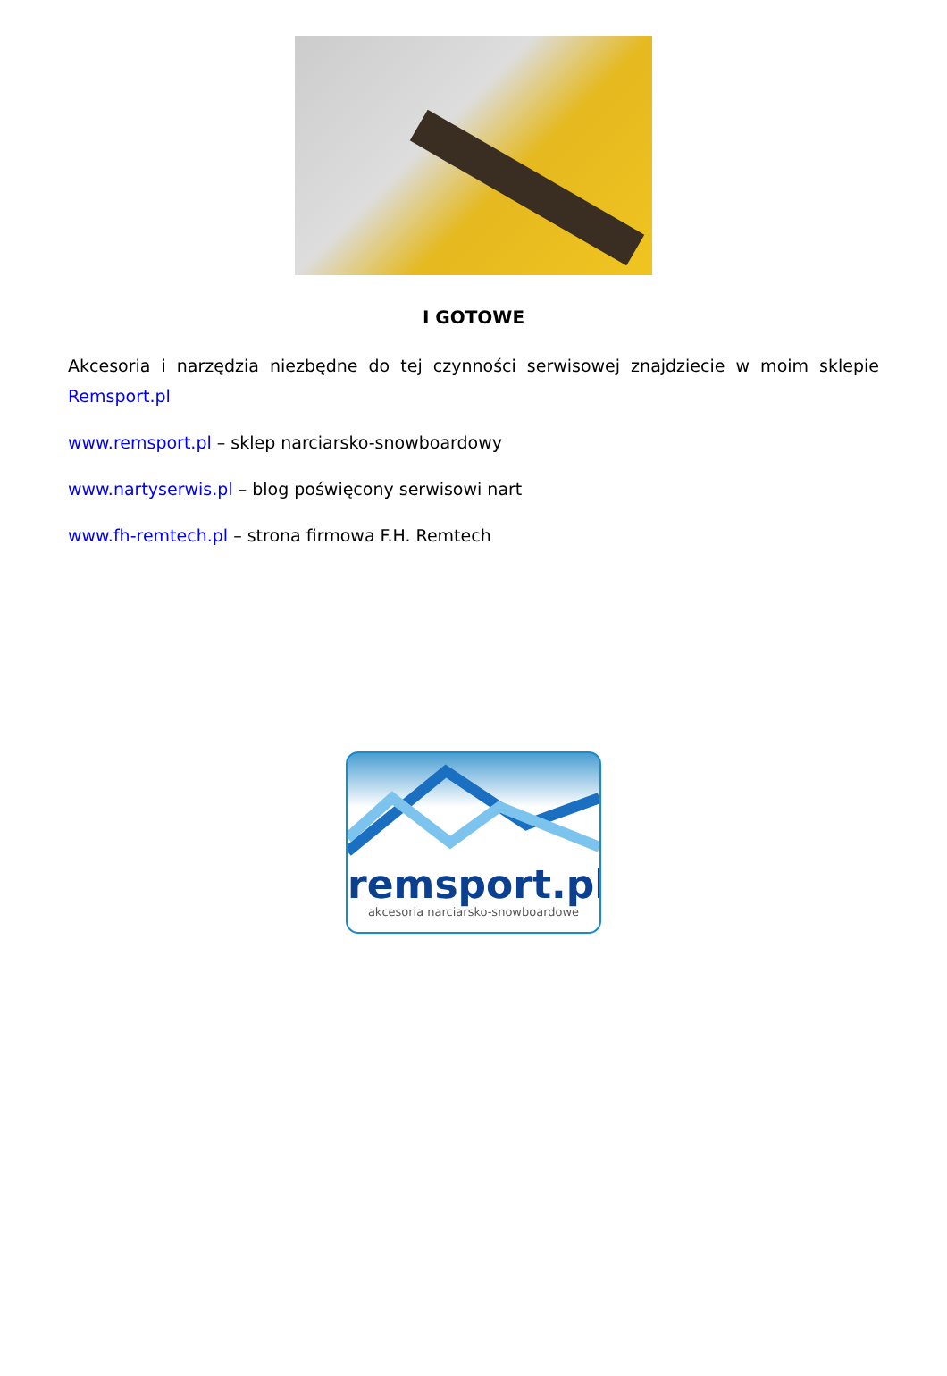I GOTOWE
Akcesoria i narzędzia niezbędne do tej czynności serwisowej znajdziecie w moim sklepie Remsport.pl
www.remsport.pl – sklep narciarsko-snowboardowy
www.nartyserwis.pl – blog poświęcony serwisowi nart
www.fh-remtech.pl – strona firmowa F.H. Remtech
remsport.pl
akcesoria narciarsko-snowboardowe